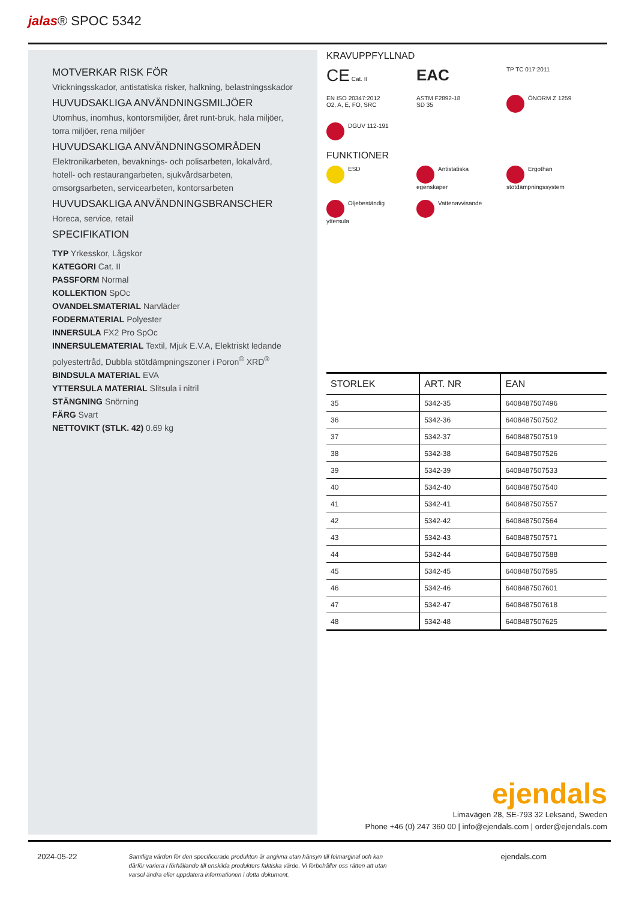jalas® SPOC 5342
MOTVERKAR RISK FÖR
Vrickningsskador, antistatiska risker, halkning, belastningsskador
HUVUDSAKLIGA ANVÄNDNINGSMILJÖER
Utomhus, inomhus, kontorsmiljöer, året runt-bruk, hala miljöer, torra miljöer, rena miljöer
HUVUDSAKLIGA ANVÄNDNINGSOMRÅDEN
Elektronikarbeten, bevaknings- och polisarbeten, lokalvård, hotell- och restaurangarbeten, sjukvårdsarbeten, omsorgsarbeten, servicearbeten, kontorsarbeten
HUVUDSAKLIGA ANVÄNDNINGSBRANSCHER
Horeca, service, retail
SPECIFIKATION
TYP Yrkesskor, Lågskor
KATEGORI Cat. II
PASSFORM Normal
KOLLEKTION SpOc
OVANDELSMATERIAL Narvläder
FODERMATERIAL Polyester
INNERSULA FX2 Pro SpOc
INNERSULEMATERIAL Textil, Mjuk E.V.A, Elektriskt ledande polyestertråd, Dubbla stötdämpningszoner i Poron<sup>®</sup> XRD<sup>®</sup>
BINDSULA MATERIAL EVA
YTTERSULA MATERIAL Slitsula i nitril
STÄNGNING Snörning
FÄRG Svart
NETTOVIKT (STLK. 42) 0.69 kg
KRAVUPPFYLLNAD
CE Cat. II
EAC
TP TC 017:2011
EN ISO 20347:2012
O2, A, E, FO, SRC
ASTM F2892-18
SD 35
ÖNORM Z 1259
DGUV 112-191
FUNKTIONER
ESD
Antistatiska
egenskaper
Ergothan
stötdämpningssystem
Oljebeständig
yttersula
Vattenavvisande
| STORLEK | ART. NR | EAN |
| --- | --- | --- |
| 35 | 5342-35 | 6408487507496 |
| 36 | 5342-36 | 6408487507502 |
| 37 | 5342-37 | 6408487507519 |
| 38 | 5342-38 | 6408487507526 |
| 39 | 5342-39 | 6408487507533 |
| 40 | 5342-40 | 6408487507540 |
| 41 | 5342-41 | 6408487507557 |
| 42 | 5342-42 | 6408487507564 |
| 43 | 5342-43 | 6408487507571 |
| 44 | 5342-44 | 6408487507588 |
| 45 | 5342-45 | 6408487507595 |
| 46 | 5342-46 | 6408487507601 |
| 47 | 5342-47 | 6408487507618 |
| 48 | 5342-48 | 6408487507625 |
ejendals
Limavägen 28, SE-793 32 Leksand, Sweden
Phone +46 (0) 247 360 00 | info@ejendals.com | order@ejendals.com
2024-05-22 Samtliga värden för den specificerade produkten är angivna utan hänsyn till felmarginal och kan därför variera i förhållande till enskilda produkters faktiska värde. Vi förbehåller oss rätten att utan varsel ändra eller uppdatera informationen i detta dokument. ejendals.com